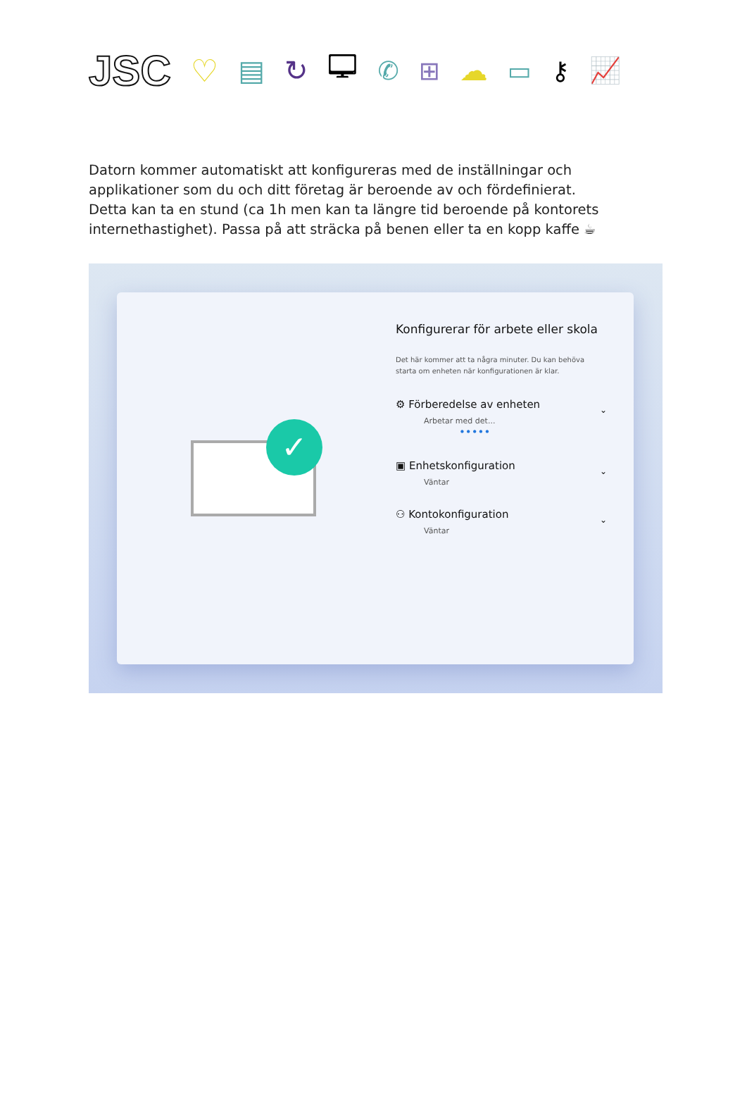JSC ♡ ▤ ↻ 🖵 ✆ ⊞ ☁ ▭ ⚷ 📈
Datorn kommer automatiskt att konfigureras med de inställningar och applikationer som du och ditt företag är beroende av och fördefinierat.
Detta kan ta en stund (ca 1h men kan ta längre tid beroende på kontorets internethastighet). Passa på att sträcka på benen eller ta en kopp kaffe ☕
✓
Konfigurerar för arbete eller skola
Det här kommer att ta några minuter. Du kan behöva starta om enheten när konfigurationen är klar.
⚙ Förberedelse av enheten ⌄
Arbetar med det...
•••••
▣ Enhetskonfiguration ⌄
Väntar
⚇ Kontokonfiguration ⌄
Väntar